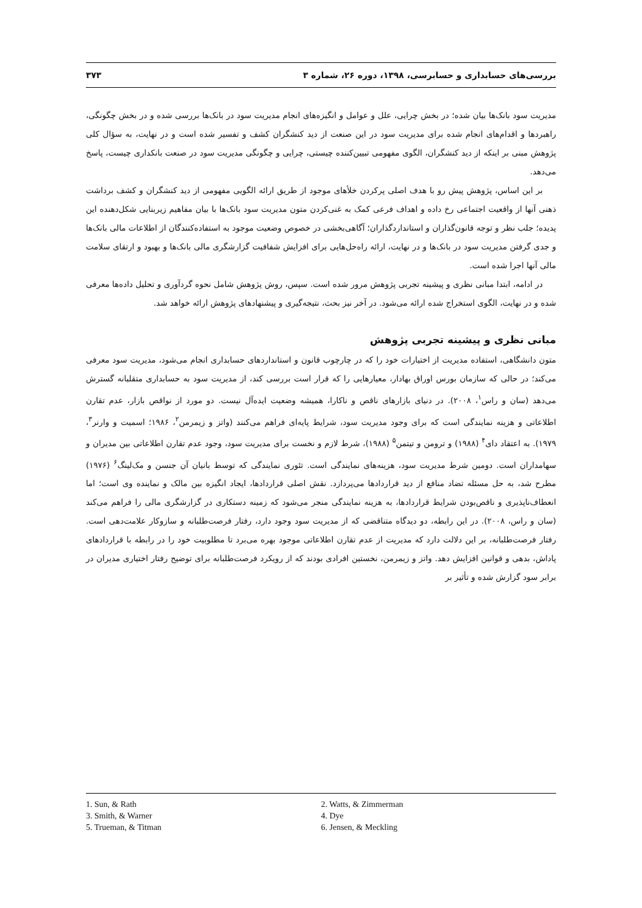بررسی‌های حسابداری و حسابرسی، ۱۳۹۸، دوره ۲۶، شماره ۳ ۳۷۳
مدیریت سود بانک‌ها بیان شده؛ در بخش چرایی، علل و عوامل و انگیزه‌های انجام مدیریت سود در بانک‌ها بررسی شده و در بخش چگونگی، راهبردها و اقدام‌های انجام شده برای مدیریت سود در این صنعت از دید کنشگران کشف و تفسیر شده است و در نهایت، به سؤال کلی پژوهش مبنی بر اینکه از دید کنشگران، الگوی مفهومی تبیین‌کننده چیستی، چرایی و چگونگی مدیریت سود در صنعت بانکداری چیست، پاسخ می‌دهد.
بر این اساس، پژوهش پیش رو با هدف اصلی پرکردن خلأهای موجود از طریق ارائه الگویی مفهومی از دید کنشگران و کشف برداشت ذهنی آنها از واقعیت اجتماعی رخ داده و اهداف فرعی کمک به غنی‌کردن متون مدیریت سود بانک‌ها با بیان مفاهیم زیربنایی شکل‌دهنده این پدیده؛ جلب نظر و توجه قانون‌گذاران و استانداردگذاران؛ آگاهی‌بخشی در خصوص وضعیت موجود به استفاده‌کنندگان از اطلاعات مالی بانک‌ها و جدی گرفتن مدیریت سود در بانک‌ها و در نهایت، ارائه راه‌حل‌هایی برای افزایش شفافیت گزارشگری مالی بانک‌ها و بهبود و ارتقای سلامت مالی آنها اجرا شده است.
در ادامه، ابتدا مبانی نظری و پیشینه تجربی پژوهش مرور شده است. سپس، روش پژوهش شامل نحوه گردآوری و تحلیل داده‌ها معرفی شده و در نهایت، الگوی استخراج شده ارائه می‌شود. در آخر نیز بحث، نتیجه‌گیری و پیشنهادهای پژوهش ارائه خواهد شد.
مبانی نظری و پیشینه تجربی پژوهش
متون دانشگاهی، استفاده مدیریت از اختیارات خود را که در چارچوب قانون و استانداردهای حسابداری انجام می‌شود، مدیریت سود معرفی می‌کند؛ در حالی که سازمان بورس اوراق بهادار، معیارهایی را که قرار است بررسی کند، از مدیریت سود به حسابداری متقلبانه گسترش می‌دهد (سان و راس<sup>۱</sup>، ۲۰۰۸). در دنیای بازارهای ناقص و ناکارا، همیشه وضعیت ایده‌آل نیست. دو مورد از نواقص بازار، عدم تقارن اطلاعاتی و هزینه نمایندگی است که برای وجود مدیریت سود، شرایط پایه‌ای فراهم می‌کنند (واتز و زیمرمن<sup>۲</sup>، ۱۹۸۶؛ اسمیت و وارنر<sup>۳</sup>، ۱۹۷۹). به اعتقاد دای<sup>۴</sup> (۱۹۸۸) و ترومن و تیتمن<sup>۵</sup> (۱۹۸۸)، شرط لازم و نخست برای مدیریت سود، وجود عدم تقارن اطلاعاتی بین مدیران و سهامداران است. دومین شرط مدیریت سود، هزینه‌های نمایندگی است. تئوری نمایندگی که توسط بانیان آن جنسن و مک‌لینگ<sup>۶</sup> (۱۹۷۶) مطرح شد، به حل مسئله تضاد منافع از دید قراردادها می‌پردازد. نقش اصلی قراردادها، ایجاد انگیزه بین مالک و نماینده وی است؛ اما انعطاف‌ناپذیری و ناقص‌بودن شرایط قراردادها، به هزینه نمایندگی منجر می‌شود که زمینه دستکاری در گزارشگری مالی را فراهم می‌کند (سان و راس، ۲۰۰۸). در این رابطه، دو دیدگاه متناقضی که از مدیریت سود وجود دارد، رفتار فرصت‌طلبانه و سازوکار علامت‌دهی است. رفتار فرصت‌طلبانه، بر این دلالت دارد که مدیریت از عدم تقارن اطلاعاتی موجود بهره می‌برد تا مطلوبیت خود را در رابطه با قراردادهای پاداش، بدهی و قوانین افزایش دهد. واتز و زیمرمن، نخستین افرادی بودند که از رویکرد فرصت‌طلبانه برای توضیح رفتار اختیاری مدیران در برابر سود گزارش شده و تأثیر بر
1. Sun, & Rath
2. Watts, & Zimmerman
3. Smith, & Warner
4. Dye
5. Trueman, & Titman
6. Jensen, & Meckling